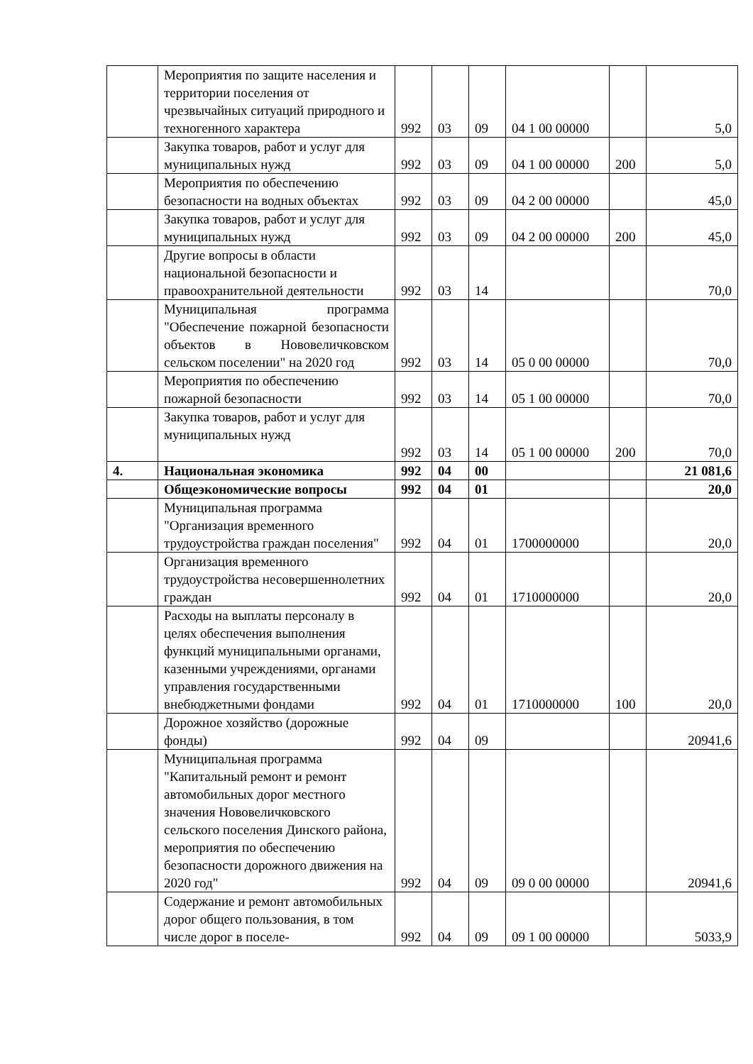| | Мероприятия по защите населения и территории поселения от чрезвычайных ситуаций природного и техногенного характера | 992 | 03 | 09 | 04 1 00 00000 | | 5,0 |
| | Закупка товаров, работ и услуг для муниципальных нужд | 992 | 03 | 09 | 04 1 00 00000 | 200 | 5,0 |
| | Мероприятия по обеспечению безопасности на водных объектах | 992 | 03 | 09 | 04 2 00 00000 | | 45,0 |
| | Закупка товаров, работ и услуг для муниципальных нужд | 992 | 03 | 09 | 04 2 00 00000 | 200 | 45,0 |
| | Другие вопросы в области национальной безопасности и правоохранительной деятельности | 992 | 03 | 14 | | | 70,0 |
| | Муниципальная программа "Обеспечение пожарной безопасности объектов в Нововеличковском сельском поселении" на 2020 год | 992 | 03 | 14 | 05 0 00 00000 | | 70,0 |
| | Мероприятия по обеспечению пожарной безопасности | 992 | 03 | 14 | 05 1 00 00000 | | 70,0 |
| | Закупка товаров, работ и услуг для муниципальных нужд | 992 | 03 | 14 | 05 1 00 00000 | 200 | 70,0 |
| 4. | Национальная экономика | 992 | 04 | 00 | | | 21 081,6 |
| | Общеэкономические вопросы | 992 | 04 | 01 | | | 20,0 |
| | Муниципальная программа "Организация временного трудоустройства граждан поселения" | 992 | 04 | 01 | 1700000000 | | 20,0 |
| | Организация временного трудоустройства несовершеннолетних граждан | 992 | 04 | 01 | 1710000000 | | 20,0 |
| | Расходы на выплаты персоналу в целях обеспечения выполнения функций муниципальными органами, казенными учреждениями, органами управления государственными внебюджетными фондами | 992 | 04 | 01 | 1710000000 | 100 | 20,0 |
| | Дорожное хозяйство (дорожные фонды) | 992 | 04 | 09 | | | 20941,6 |
| | Муниципальная программа "Капитальный ремонт и ремонт автомобильных дорог местного значения Нововеличковского сельского поселения Динского района, мероприятия по обеспечению безопасности дорожного движения на 2020 год" | 992 | 04 | 09 | 09 0 00 00000 | | 20941,6 |
| | Содержание и ремонт автомобильных дорог общего пользования, в том числе дорог в поселе- | 992 | 04 | 09 | 09 1 00 00000 | | 5033,9 |